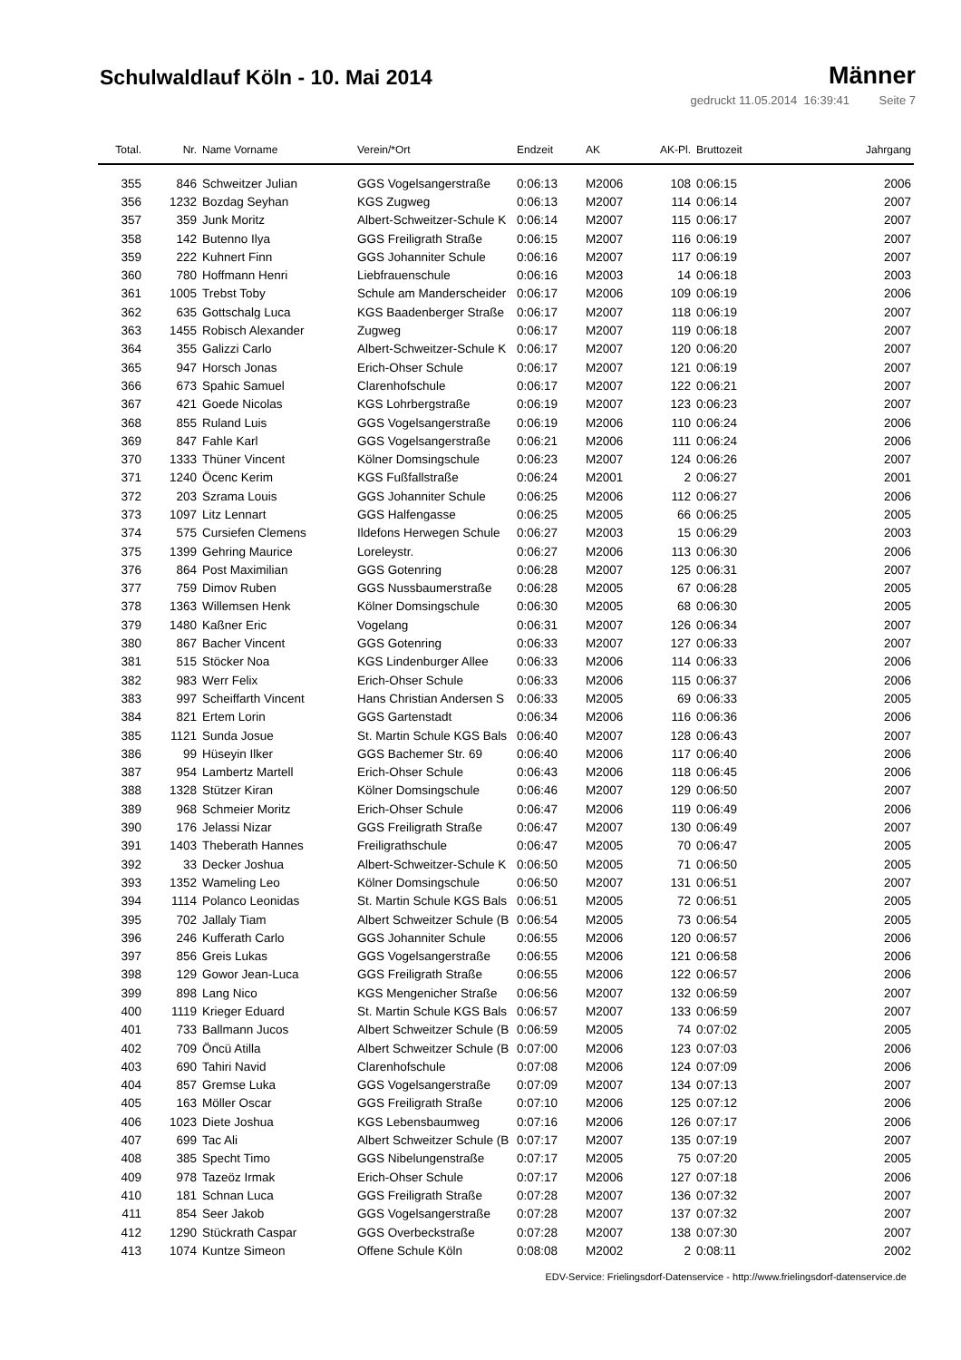Schulwaldlauf Köln - 10. Mai 2014
Männer
gedruckt 11.05.2014 16:39:41 Seite 7
| Total. | Nr. | Name Vorname | Verein/*Ort | Endzeit | AK | AK-Pl. | Bruttozeit | Jahrgang |
| --- | --- | --- | --- | --- | --- | --- | --- | --- |
| 355 | 846 | Schweitzer Julian | GGS Vogelsangerstraße | 0:06:13 | M2006 | 108 | 0:06:15 | 2006 |
| 356 | 1232 | Bozdag Seyhan | KGS Zugweg | 0:06:13 | M2007 | 114 | 0:06:14 | 2007 |
| 357 | 359 | Junk Moritz | Albert-Schweitzer-Schule K | 0:06:14 | M2007 | 115 | 0:06:17 | 2007 |
| 358 | 142 | Butenno Ilya | GGS Freiligrath Straße | 0:06:15 | M2007 | 116 | 0:06:19 | 2007 |
| 359 | 222 | Kuhnert Finn | GGS Johanniter Schule | 0:06:16 | M2007 | 117 | 0:06:19 | 2007 |
| 360 | 780 | Hoffmann Henri | Liebfrauenschule | 0:06:16 | M2003 | 14 | 0:06:18 | 2003 |
| 361 | 1005 | Trebst Toby | Schule am Manderscheider | 0:06:17 | M2006 | 109 | 0:06:19 | 2006 |
| 362 | 635 | Gottschalg Luca | KGS Baadenberger Straße | 0:06:17 | M2007 | 118 | 0:06:19 | 2007 |
| 363 | 1455 | Robisch Alexander | Zugweg | 0:06:17 | M2007 | 119 | 0:06:18 | 2007 |
| 364 | 355 | Galizzi Carlo | Albert-Schweitzer-Schule K | 0:06:17 | M2007 | 120 | 0:06:20 | 2007 |
| 365 | 947 | Horsch Jonas | Erich-Ohser Schule | 0:06:17 | M2007 | 121 | 0:06:19 | 2007 |
| 366 | 673 | Spahic Samuel | Clarenhofschule | 0:06:17 | M2007 | 122 | 0:06:21 | 2007 |
| 367 | 421 | Goede Nicolas | KGS Lohrbergstraße | 0:06:19 | M2007 | 123 | 0:06:23 | 2007 |
| 368 | 855 | Ruland Luis | GGS Vogelsangerstraße | 0:06:19 | M2006 | 110 | 0:06:24 | 2006 |
| 369 | 847 | Fahle Karl | GGS Vogelsangerstraße | 0:06:21 | M2006 | 111 | 0:06:24 | 2006 |
| 370 | 1333 | Thüner Vincent | Kölner Domsingschule | 0:06:23 | M2007 | 124 | 0:06:26 | 2007 |
| 371 | 1240 | Öcenc Kerim | KGS Fußfallstraße | 0:06:24 | M2001 | 2 | 0:06:27 | 2001 |
| 372 | 203 | Szrama Louis | GGS Johanniter Schule | 0:06:25 | M2006 | 112 | 0:06:27 | 2006 |
| 373 | 1097 | Litz Lennart | GGS Halfengasse | 0:06:25 | M2005 | 66 | 0:06:25 | 2005 |
| 374 | 575 | Cursiefen Clemens | Ildefons Herwegen Schule | 0:06:27 | M2003 | 15 | 0:06:29 | 2003 |
| 375 | 1399 | Gehring Maurice | Loreleystr. | 0:06:27 | M2006 | 113 | 0:06:30 | 2006 |
| 376 | 864 | Post Maximilian | GGS Gotenring | 0:06:28 | M2007 | 125 | 0:06:31 | 2007 |
| 377 | 759 | Dimov Ruben | GGS Nussbaumerstraße | 0:06:28 | M2005 | 67 | 0:06:28 | 2005 |
| 378 | 1363 | Willemsen Henk | Kölner Domsingschule | 0:06:30 | M2005 | 68 | 0:06:30 | 2005 |
| 379 | 1480 | Kaßner Eric | Vogelang | 0:06:31 | M2007 | 126 | 0:06:34 | 2007 |
| 380 | 867 | Bacher Vincent | GGS Gotenring | 0:06:33 | M2007 | 127 | 0:06:33 | 2007 |
| 381 | 515 | Stöcker Noa | KGS Lindenburger Allee | 0:06:33 | M2006 | 114 | 0:06:33 | 2006 |
| 382 | 983 | Werr Felix | Erich-Ohser Schule | 0:06:33 | M2006 | 115 | 0:06:37 | 2006 |
| 383 | 997 | Scheiffarth Vincent | Hans Christian Andersen S | 0:06:33 | M2005 | 69 | 0:06:33 | 2005 |
| 384 | 821 | Ertem Lorin | GGS Gartenstadt | 0:06:34 | M2006 | 116 | 0:06:36 | 2006 |
| 385 | 1121 | Sunda Josue | St. Martin Schule KGS Bals | 0:06:40 | M2007 | 128 | 0:06:43 | 2007 |
| 386 | 99 | Hüseyin Ilker | GGS Bachemer Str. 69 | 0:06:40 | M2006 | 117 | 0:06:40 | 2006 |
| 387 | 954 | Lambertz Martell | Erich-Ohser Schule | 0:06:43 | M2006 | 118 | 0:06:45 | 2006 |
| 388 | 1328 | Stützer Kiran | Kölner Domsingschule | 0:06:46 | M2007 | 129 | 0:06:50 | 2007 |
| 389 | 968 | Schmeier Moritz | Erich-Ohser Schule | 0:06:47 | M2006 | 119 | 0:06:49 | 2006 |
| 390 | 176 | Jelassi Nizar | GGS Freiligrath Straße | 0:06:47 | M2007 | 130 | 0:06:49 | 2007 |
| 391 | 1403 | Theberath Hannes | Freiligrathschule | 0:06:47 | M2005 | 70 | 0:06:47 | 2005 |
| 392 | 33 | Decker Joshua | Albert-Schweitzer-Schule K | 0:06:50 | M2005 | 71 | 0:06:50 | 2005 |
| 393 | 1352 | Wameling Leo | Kölner Domsingschule | 0:06:50 | M2007 | 131 | 0:06:51 | 2007 |
| 394 | 1114 | Polanco Leonidas | St. Martin Schule KGS Bals | 0:06:51 | M2005 | 72 | 0:06:51 | 2005 |
| 395 | 702 | Jallaly Tiam | Albert Schweitzer Schule (B | 0:06:54 | M2005 | 73 | 0:06:54 | 2005 |
| 396 | 246 | Kufferath Carlo | GGS Johanniter Schule | 0:06:55 | M2006 | 120 | 0:06:57 | 2006 |
| 397 | 856 | Greis Lukas | GGS Vogelsangerstraße | 0:06:55 | M2006 | 121 | 0:06:58 | 2006 |
| 398 | 129 | Gowor Jean-Luca | GGS Freiligrath Straße | 0:06:55 | M2006 | 122 | 0:06:57 | 2006 |
| 399 | 898 | Lang Nico | KGS Mengenicher Straße | 0:06:56 | M2007 | 132 | 0:06:59 | 2007 |
| 400 | 1119 | Krieger Eduard | St. Martin Schule KGS Bals | 0:06:57 | M2007 | 133 | 0:06:59 | 2007 |
| 401 | 733 | Ballmann Jucos | Albert Schweitzer Schule (B | 0:06:59 | M2005 | 74 | 0:07:02 | 2005 |
| 402 | 709 | Öncü Atilla | Albert Schweitzer Schule (B | 0:07:00 | M2006 | 123 | 0:07:03 | 2006 |
| 403 | 690 | Tahiri Navid | Clarenhofschule | 0:07:08 | M2006 | 124 | 0:07:09 | 2006 |
| 404 | 857 | Gremse Luka | GGS Vogelsangerstraße | 0:07:09 | M2007 | 134 | 0:07:13 | 2007 |
| 405 | 163 | Möller Oscar | GGS Freiligrath Straße | 0:07:10 | M2006 | 125 | 0:07:12 | 2006 |
| 406 | 1023 | Diete Joshua | KGS Lebensbaumweg | 0:07:16 | M2006 | 126 | 0:07:17 | 2006 |
| 407 | 699 | Tac Ali | Albert Schweitzer Schule (B | 0:07:17 | M2007 | 135 | 0:07:19 | 2007 |
| 408 | 385 | Specht Timo | GGS Nibelungenstraße | 0:07:17 | M2005 | 75 | 0:07:20 | 2005 |
| 409 | 978 | Tazeöz Irmak | Erich-Ohser Schule | 0:07:17 | M2006 | 127 | 0:07:18 | 2006 |
| 410 | 181 | Schnan Luca | GGS Freiligrath Straße | 0:07:28 | M2007 | 136 | 0:07:32 | 2007 |
| 411 | 854 | Seer Jakob | GGS Vogelsangerstraße | 0:07:28 | M2007 | 137 | 0:07:32 | 2007 |
| 412 | 1290 | Stückrath Caspar | GGS Overbeckstraße | 0:07:28 | M2007 | 138 | 0:07:30 | 2007 |
| 413 | 1074 | Kuntze Simeon | Offene Schule Köln | 0:08:08 | M2002 | 2 | 0:08:11 | 2002 |
EDV-Service: Frielingsdorf-Datenservice - http://www.frielingsdorf-datenservice.de